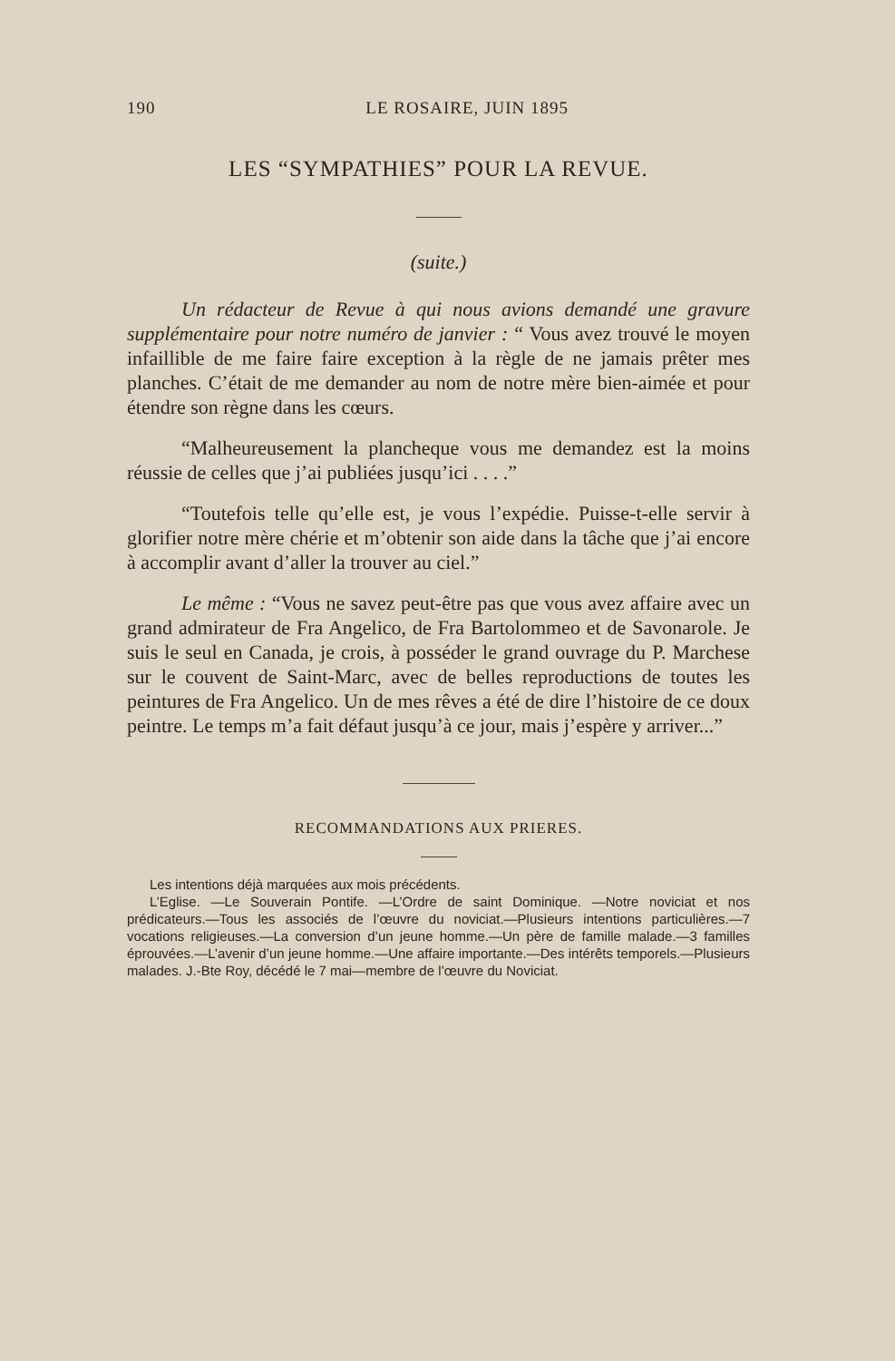190 LE ROSAIRE, JUIN 1895
LES “SYMPATHIES” POUR LA REVUE.
(suite.)
Un rédacteur de Revue à qui nous avions demandé une gravure supplémentaire pour notre numéro de janvier : “ Vous avez trouvé le moyen infaillible de me faire faire exception à la règle de ne jamais prêter mes planches. C’était de me demander au nom de notre mère bien-aimée et pour étendre son règne dans les cœurs.
“Malheureusement la plancheque vous me demandez est la moins réussie de celles que j’ai publiées jusqu’ici . . . .”
“Toutefois telle qu’elle est, je vous l’expédie. Puisse-t-elle servir à glorifier notre mère chérie et m’obtenir son aide dans la tâche que j’ai encore à accomplir avant d’aller la trouver au ciel.”
Le même : “Vous ne savez peut-être pas que vous avez affaire avec un grand admirateur de Fra Angelico, de Fra Bartolommeo et de Savonarole. Je suis le seul en Canada, je crois, à posséder le grand ouvrage du P. Marchese sur le couvent de Saint-Marc, avec de belles reproductions de toutes les peintures de Fra Angelico. Un de mes rêves a été de dire l’histoire de ce doux peintre. Le temps m’a fait défaut jusqu’à ce jour, mais j’espère y arriver...”
RECOMMANDATIONS AUX PRIERES.
Les intentions déjà marquées aux mois précédents.
L’Eglise. —Le Souverain Pontife. —L’Ordre de saint Dominique. —Notre noviciat et nos prédicateurs.—Tous les associés de l’œuvre du noviciat.—Plusieurs intentions particulières.—7 vocations religieuses.—La conversion d’un jeune homme.—Un père de famille malade.—3 familles éprouvées.—L’avenir d’un jeune homme.—Une affaire importante.—Des intérêts temporels.—Plusieurs malades. J.-Bte Roy, décédé le 7 mai—membre de l’œuvre du Noviciat.